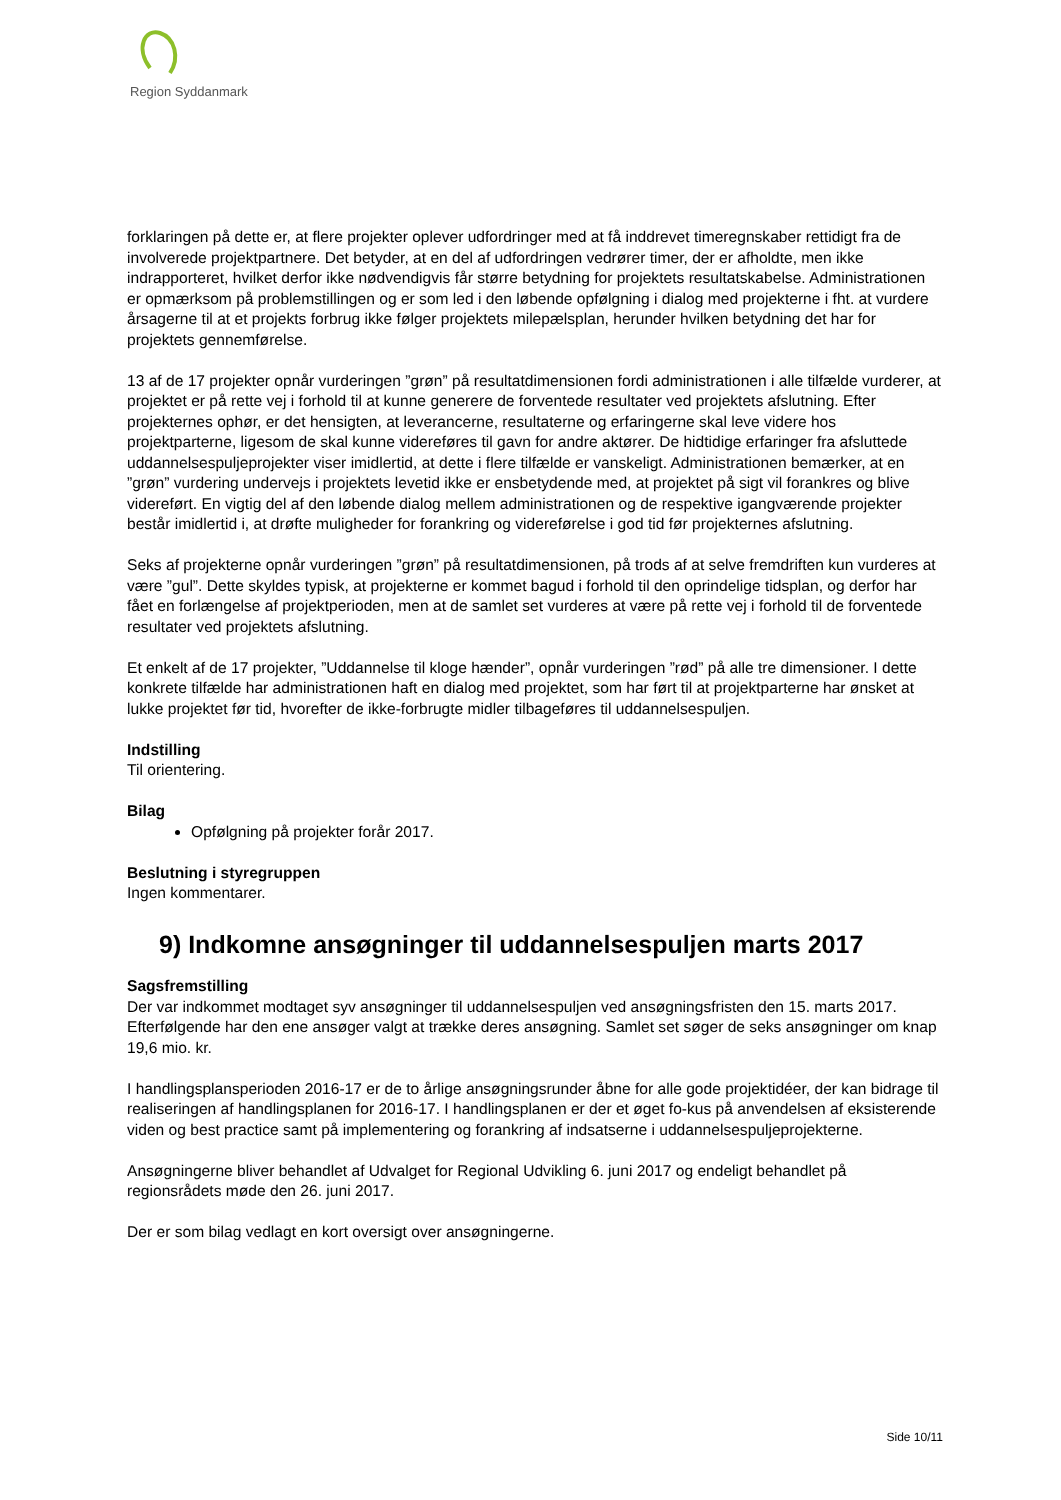Region Syddanmark
forklaringen på dette er, at flere projekter oplever udfordringer med at få inddrevet timeregnskaber rettidigt fra de involverede projektpartnere. Det betyder, at en del af udfordringen vedrører timer, der er afholdte, men ikke indrapporteret, hvilket derfor ikke nødvendigvis får større betydning for projektets resultatskabelse. Administrationen er opmærksom på problemstillingen og er som led i den løbende opfølgning i dialog med projekterne i fht. at vurdere årsagerne til at et projekts forbrug ikke følger projektets milepælsplan, herunder hvilken betydning det har for projektets gennemførelse.
13 af de 17 projekter opnår vurderingen ”grøn” på resultatdimensionen fordi administrationen i alle tilfælde vurderer, at projektet er på rette vej i forhold til at kunne generere de forventede resultater ved projektets afslutning. Efter projekternes ophør, er det hensigten, at leverancerne, resultaterne og erfaringerne skal leve videre hos projektparterne, ligesom de skal kunne videreføres til gavn for andre aktører. De hidtidige erfaringer fra afsluttede uddannelsespuljeprojekter viser imidlertid, at dette i flere tilfælde er vanskeligt. Administrationen bemærker, at en ”grøn” vurdering undervejs i projektets levetid ikke er ensbetydende med, at projektet på sigt vil forankres og blive videreført. En vigtig del af den løbende dialog mellem administrationen og de respektive igangværende projekter består imidlertid i, at drøfte muligheder for forankring og videreførelse i god tid før projekternes afslutning.
Seks af projekterne opnår vurderingen ”grøn” på resultatdimensionen, på trods af at selve fremdriften kun vurderes at være ”gul”. Dette skyldes typisk, at projekterne er kommet bagud i forhold til den oprindelige tidsplan, og derfor har fået en forlængelse af projektperioden, men at de samlet set vurderes at være på rette vej i forhold til de forventede resultater ved projektets afslutning.
Et enkelt af de 17 projekter, ”Uddannelse til kloge hænder”, opnår vurderingen ”rød” på alle tre dimensioner. I dette konkrete tilfælde har administrationen haft en dialog med projektet, som har ført til at projektparterne har ønsket at lukke projektet før tid, hvorefter de ikke-forbrugte midler tilbageføres til uddannelsespuljen.
Indstilling
Til orientering.
Bilag
Opfølgning på projekter forår 2017.
Beslutning i styregruppen
Ingen kommentarer.
9) Indkomne ansøgninger til uddannelsespuljen marts 2017
Sagsfremstilling
Der var indkommet modtaget syv ansøgninger til uddannelsespuljen ved ansøgningsfristen den 15. marts 2017. Efterfølgende har den ene ansøger valgt at trække deres ansøgning. Samlet set søger de seks ansøgninger om knap 19,6 mio. kr.
I handlingsplansperioden 2016-17 er de to årlige ansøgningsrunder åbne for alle gode projektidéer, der kan bidrage til realiseringen af handlingsplanen for 2016-17. I handlingsplanen er der et øget fo-kus på anvendelsen af eksisterende viden og best practice samt på implementering og forankring af indsatserne i uddannelsespuljeprojekterne.
Ansøgningerne bliver behandlet af Udvalget for Regional Udvikling 6. juni 2017 og endeligt behandlet på regionsrådets møde den 26. juni 2017.
Der er som bilag vedlagt en kort oversigt over ansøgningerne.
Side 10/11